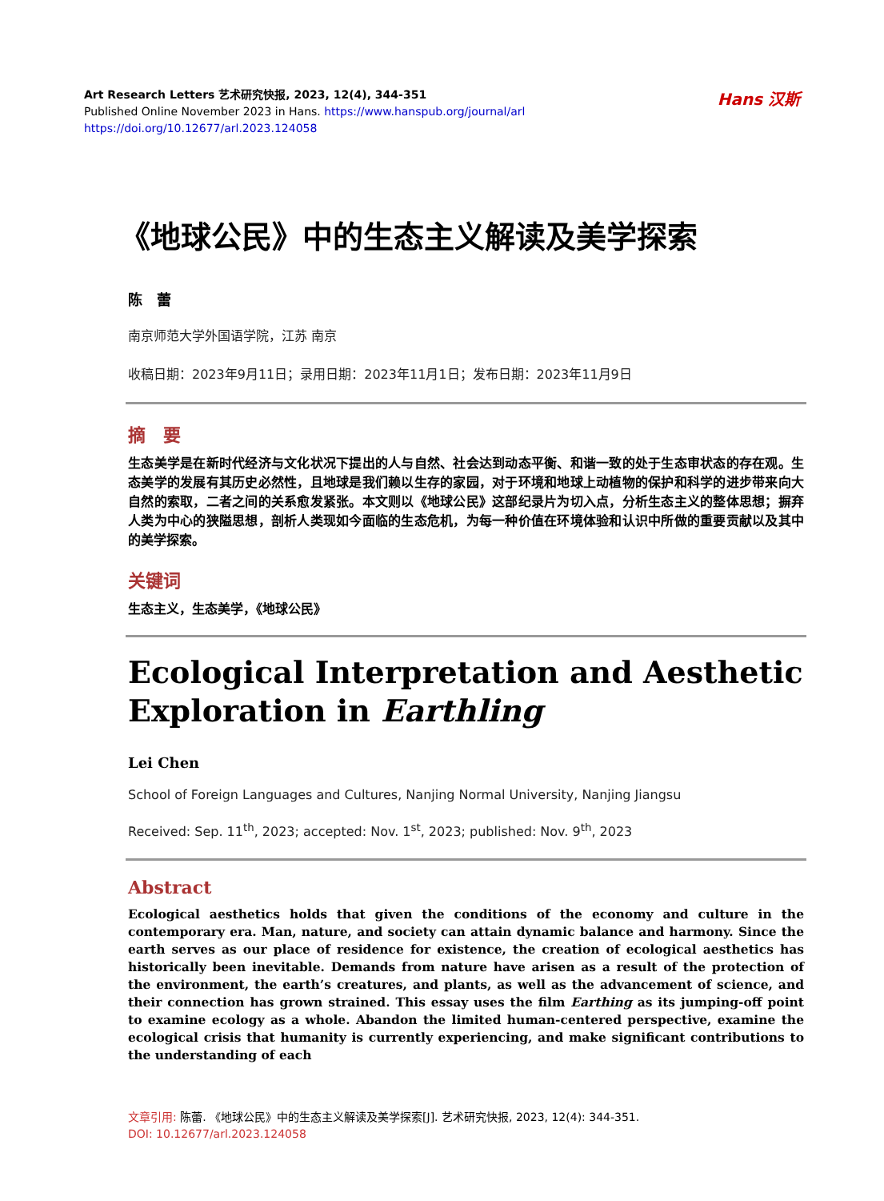Art Research Letters 艺术研究快报, 2023, 12(4), 344-351
Published Online November 2023 in Hans. https://www.hanspub.org/journal/arl
https://doi.org/10.12677/arl.2023.124058
Hans 汉斯
《地球公民》中的生态主义解读及美学探索
陈　蕾
南京师范大学外国语学院，江苏 南京
收稿日期：2023年9月11日；录用日期：2023年11月1日；发布日期：2023年11月9日
摘　要
生态美学是在新时代经济与文化状况下提出的人与自然、社会达到动态平衡、和谐一致的处于生态审状态的存在观。生态美学的发展有其历史必然性，且地球是我们赖以生存的家园，对于环境和地球上动植物的保护和科学的进步带来向大自然的索取，二者之间的关系愈发紧张。本文则以《地球公民》这部纪录片为切入点，分析生态主义的整体思想；摒弃人类为中心的狭隘思想，剖析人类现如今面临的生态危机，为每一种价值在环境体验和认识中所做的重要贡献以及其中的美学探索。
关键词
生态主义，生态美学，《地球公民》
Ecological Interpretation and Aesthetic Exploration in Earthling
Lei Chen
School of Foreign Languages and Cultures, Nanjing Normal University, Nanjing Jiangsu
Received: Sep. 11<sup>th</sup>, 2023; accepted: Nov. 1<sup>st</sup>, 2023; published: Nov. 9<sup>th</sup>, 2023
Abstract
Ecological aesthetics holds that given the conditions of the economy and culture in the contemporary era. Man, nature, and society can attain dynamic balance and harmony. Since the earth serves as our place of residence for existence, the creation of ecological aesthetics has historically been inevitable. Demands from nature have arisen as a result of the protection of the environment, the earth’s creatures, and plants, as well as the advancement of science, and their connection has grown strained. This essay uses the film Earthing as its jumping-off point to examine ecology as a whole. Abandon the limited human-centered perspective, examine the ecological crisis that humanity is currently experiencing, and make significant contributions to the understanding of each
文章引用: 陈蕾. 《地球公民》中的生态主义解读及美学探索[J]. 艺术研究快报, 2023, 12(4): 344-351.
DOI: 10.12677/arl.2023.124058